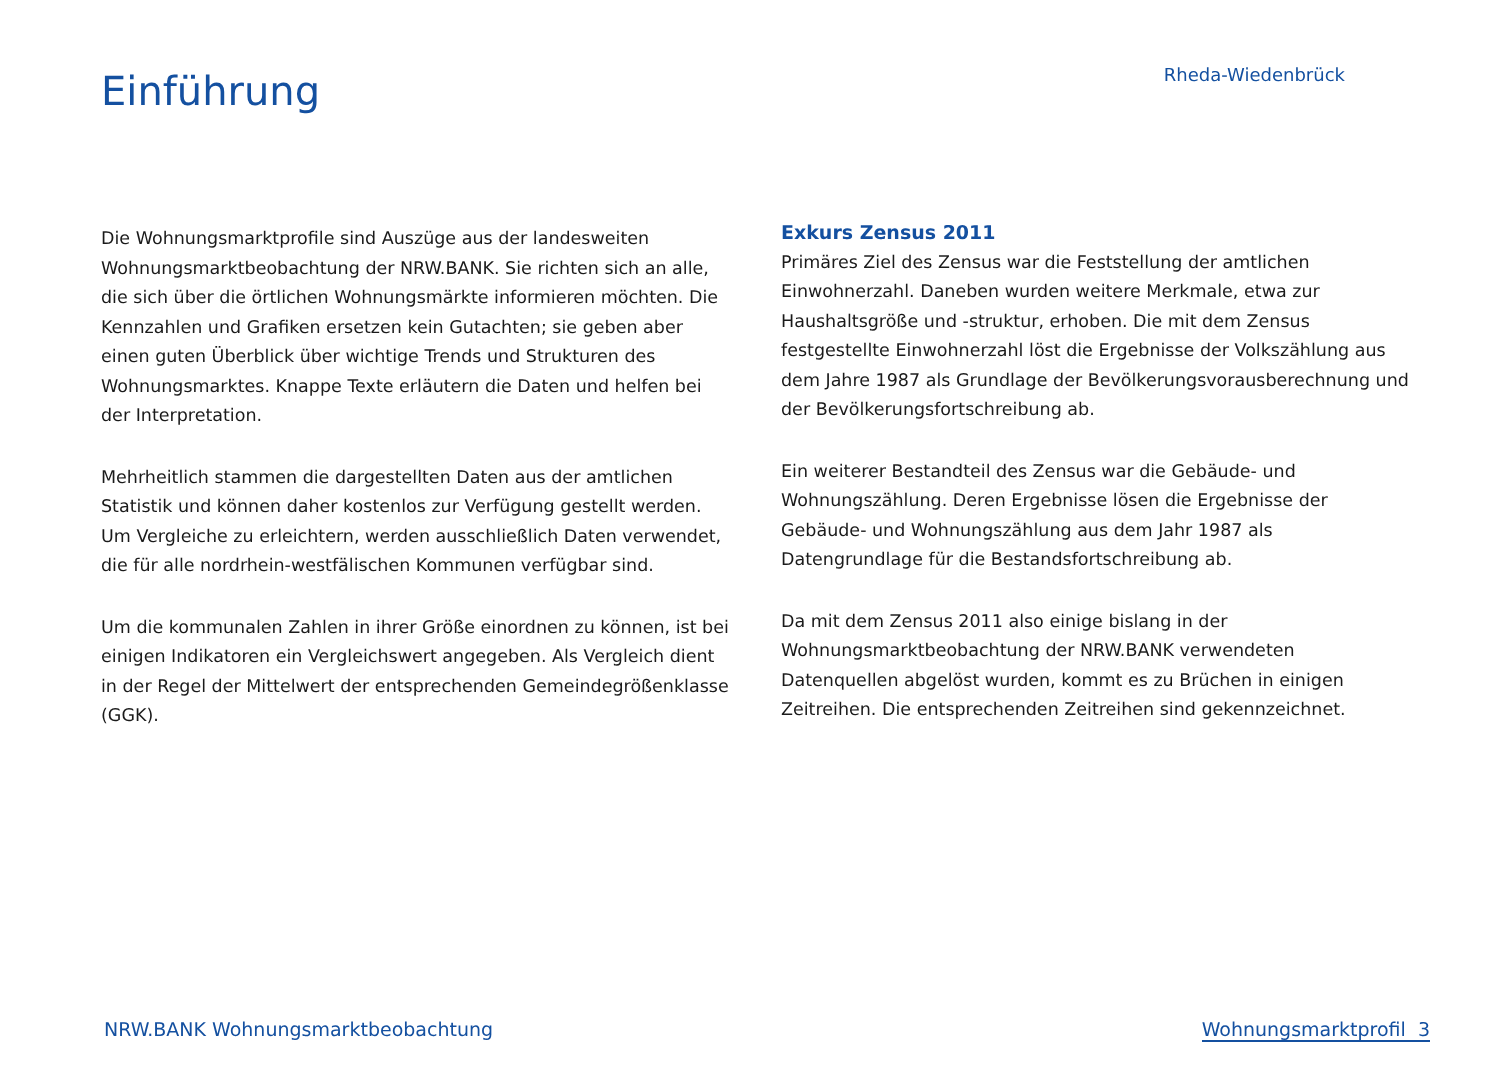Einführung
Rheda-Wiedenbrück
Die Wohnungsmarktprofile sind Auszüge aus der landesweiten Wohnungsmarktbeobachtung der NRW.BANK. Sie richten sich an alle, die sich über die örtlichen Wohnungsmärkte informieren möchten. Die Kennzahlen und Grafiken ersetzen kein Gutachten; sie geben aber einen guten Überblick über wichtige Trends und Strukturen des Wohnungsmarktes. Knappe Texte erläutern die Daten und helfen bei der Interpretation.
Mehrheitlich stammen die dargestellten Daten aus der amtlichen Statistik und können daher kostenlos zur Verfügung gestellt werden. Um Vergleiche zu erleichtern, werden ausschließlich Daten verwendet, die für alle nordrhein-westfälischen Kommunen verfügbar sind.
Um die kommunalen Zahlen in ihrer Größe einordnen zu können, ist bei einigen Indikatoren ein Vergleichswert angegeben. Als Vergleich dient in der Regel der Mittelwert der entsprechenden Gemeindegrößenklasse (GGK).
Exkurs Zensus 2011
Primäres Ziel des Zensus war die Feststellung der amtlichen Einwohnerzahl. Daneben wurden weitere Merkmale, etwa zur Haushaltsgröße und -struktur, erhoben. Die mit dem Zensus festgestellte Einwohnerzahl löst die Ergebnisse der Volkszählung aus dem Jahre 1987 als Grundlage der Bevölkerungsvorausberechnung und der Bevölkerungsfortschreibung ab.
Ein weiterer Bestandteil des Zensus war die Gebäude- und Wohnungszählung. Deren Ergebnisse lösen die Ergebnisse der Gebäude- und Wohnungszählung aus dem Jahr 1987 als Datengrundlage für die Bestandsfortschreibung ab.
Da mit dem Zensus 2011 also einige bislang in der Wohnungsmarktbeobachtung der NRW.BANK verwendeten Datenquellen abgelöst wurden, kommt es zu Brüchen in einigen Zeitreihen. Die entsprechenden Zeitreihen sind gekennzeichnet.
NRW.BANK Wohnungsmarktbeobachtung Wohnungsmarktprofil 3